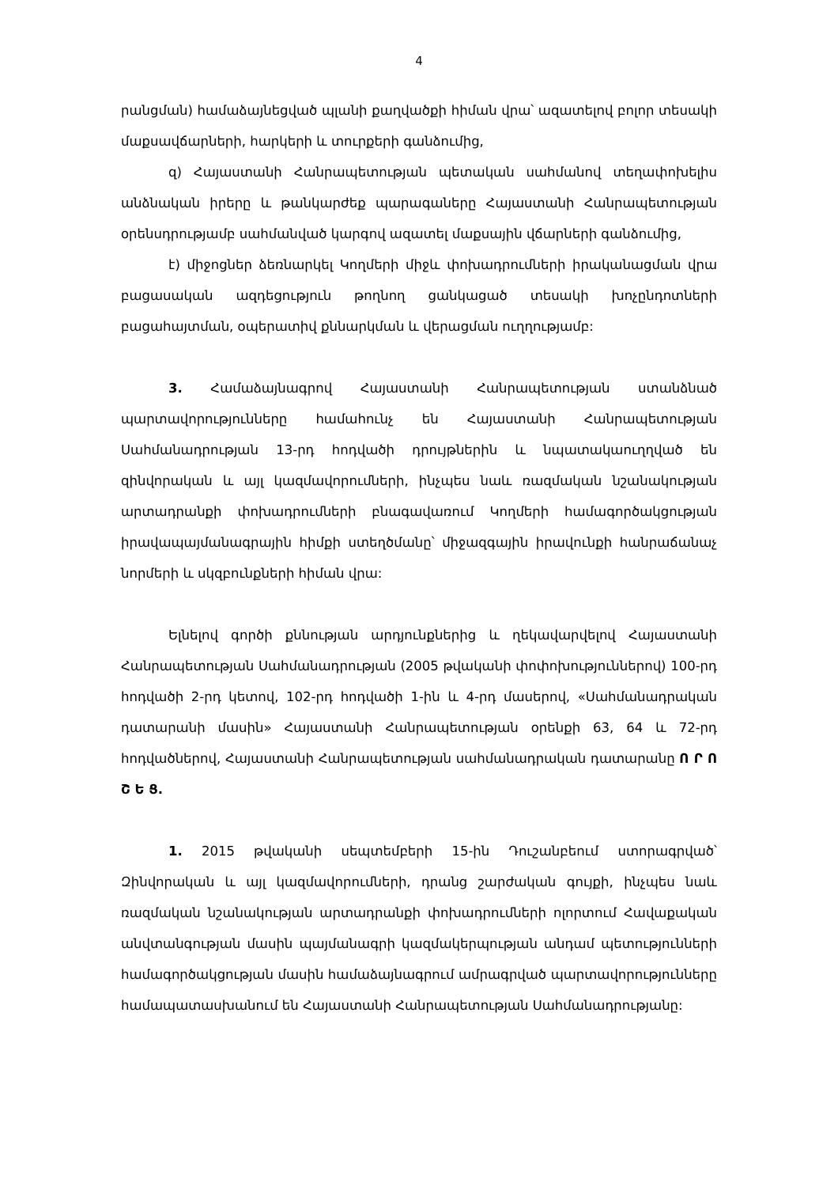4
րանցման) համաձայնեցված պլանի քաղվածքի հիման վրա՝ ազատելով բոլոր տեսակի մաքսավճարների, հարկերի և տուրքերի գանձումից,
զ) Հայաստանի Հանրապետության պետական սահմանով տեղափոխելիս անձնական իրերը և թանկարժեք պարագաները Հայաստանի Հանրապետության օրենսդրությամբ սահմանված կարգով ազատել մաքսային վճարների գանձումից,
է) միջոցներ ձեռնարկել Կողմերի միջև փոխադրումների իրականացման վրա բացասական ազդեցություն թողնող ցանկացած տեսակի խոչընդոտների բացահայտման, օպերատիվ քննարկման և վերացման ուղղությամբ:
3. Համաձայնագրով Հայաստանի Հանրապետության ստանձնած պարտավորությունները համահունչ են Հայաստանի Հանրապետության Սահմանադրության 13-րդ հոդվածի դրույթներին և նպատակաուղղված են զինվորական և այլ կազմավորումների, ինչպես նաև ռազմական նշանակության արտադրանքի փոխադրումների բնագավառում Կողմերի համագործակցության իրավապայմանագրային հիմքի ստեղծմանը՝ միջազգային իրավունքի հանրաճանաչ նորմերի և սկզբունքների հիման վրա:
Ելնելով գործի քննության արդյունքներից և ղեկավարվելով Հայաստանի Հանրապետության Սահմանադրության (2005 թվականի փոփոխություններով) 100-րդ հոդվածի 2-րդ կետով, 102-րդ հոդվածի 1-ին և 4-րդ մասերով, «Սահմանադրական դատարանի մասին» Հայաստանի Հանրապետության օրենքի 63, 64 և 72-րդ հոդվածներով, Հայաստանի Հանրապետության սահմանադրական դատարանը Ո Ր Ո Շ Ե Ց.
1. 2015 թվականի սեպտեմբերի 15-ին Դուշանբեում ստորագրված՝ Զինվորական և այլ կազմավորումների, դրանց շարժական գույքի, ինչպես նաև ռազմական նշանակության արտադրանքի փոխադրումների ոլորտում Հավաքական անվտանգության մասին պայմանագրի կազմակերպության անդամ պետությունների համագործակցության մասին համաձայնագրում ամրագրված պարտավորությունները համապատասխանում են Հայաստանի Հանրապետության Սահմանադրությանը: